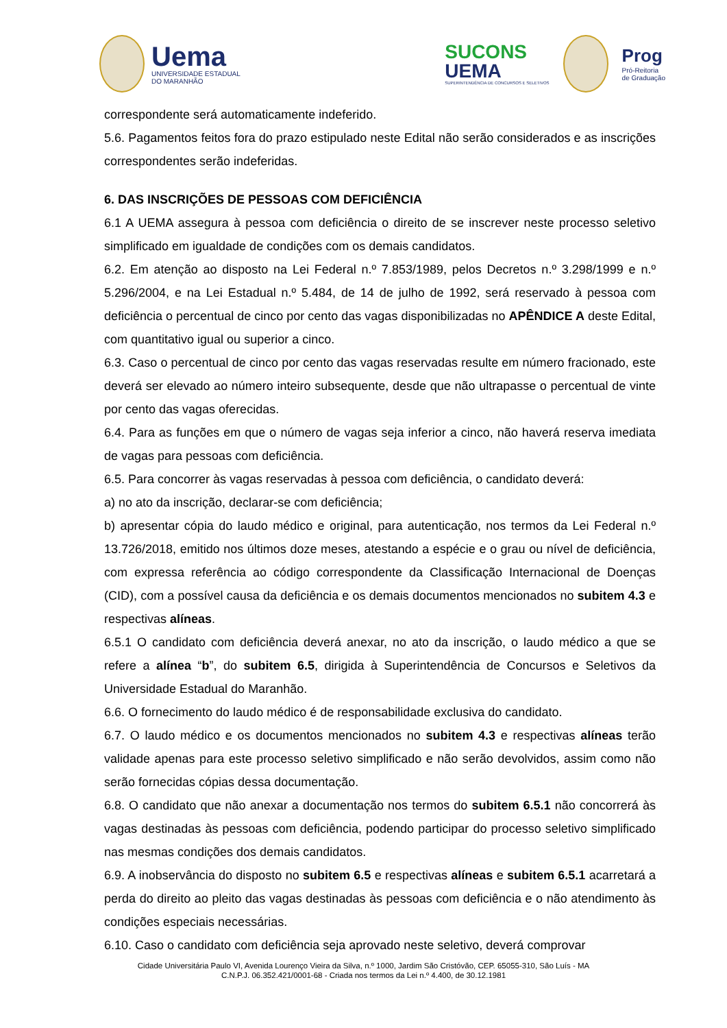Uema
UNIVERSIDADE ESTADUAL
DO MARANHÃO
SUCONS
UEMA
SUPERINTENDÊNCIA DE CONCURSOS E SELETIVOS
Prog
Pró-Reitoria
de Graduação
correspondente será automaticamente indeferido.
5.6. Pagamentos feitos fora do prazo estipulado neste Edital não serão considerados e as inscrições correspondentes serão indeferidas.
6. DAS INSCRIÇÕES DE PESSOAS COM DEFICIÊNCIA
6.1 A UEMA assegura à pessoa com deficiência o direito de se inscrever neste processo seletivo simplificado em igualdade de condições com os demais candidatos.
6.2. Em atenção ao disposto na Lei Federal n.º 7.853/1989, pelos Decretos n.º 3.298/1999 e n.º 5.296/2004, e na Lei Estadual n.º 5.484, de 14 de julho de 1992, será reservado à pessoa com deficiência o percentual de cinco por cento das vagas disponibilizadas no APÊNDICE A deste Edital, com quantitativo igual ou superior a cinco.
6.3. Caso o percentual de cinco por cento das vagas reservadas resulte em número fracionado, este deverá ser elevado ao número inteiro subsequente, desde que não ultrapasse o percentual de vinte por cento das vagas oferecidas.
6.4. Para as funções em que o número de vagas seja inferior a cinco, não haverá reserva imediata de vagas para pessoas com deficiência.
6.5. Para concorrer às vagas reservadas à pessoa com deficiência, o candidato deverá:
a) no ato da inscrição, declarar-se com deficiência;
b) apresentar cópia do laudo médico e original, para autenticação, nos termos da Lei Federal n.º 13.726/2018, emitido nos últimos doze meses, atestando a espécie e o grau ou nível de deficiência, com expressa referência ao código correspondente da Classificação Internacional de Doenças (CID), com a possível causa da deficiência e os demais documentos mencionados no subitem 4.3 e respectivas alíneas.
6.5.1 O candidato com deficiência deverá anexar, no ato da inscrição, o laudo médico a que se refere a alínea “b”, do subitem 6.5, dirigida à Superintendência de Concursos e Seletivos da Universidade Estadual do Maranhão.
6.6. O fornecimento do laudo médico é de responsabilidade exclusiva do candidato.
6.7. O laudo médico e os documentos mencionados no subitem 4.3 e respectivas alíneas terão validade apenas para este processo seletivo simplificado e não serão devolvidos, assim como não serão fornecidas cópias dessa documentação.
6.8. O candidato que não anexar a documentação nos termos do subitem 6.5.1 não concorrerá às vagas destinadas às pessoas com deficiência, podendo participar do processo seletivo simplificado nas mesmas condições dos demais candidatos.
6.9. A inobservância do disposto no subitem 6.5 e respectivas alíneas e subitem 6.5.1 acarretará a perda do direito ao pleito das vagas destinadas às pessoas com deficiência e o não atendimento às condições especiais necessárias.
6.10. Caso o candidato com deficiência seja aprovado neste seletivo, deverá comprovar
Cidade Universitária Paulo VI, Avenida Lourenço Vieira da Silva, n.º 1000, Jardim São Cristóvão, CEP. 65055-310, São Luís - MA
C.N.P.J. 06.352.421/0001-68 - Criada nos termos da Lei n.º 4.400, de 30.12.1981